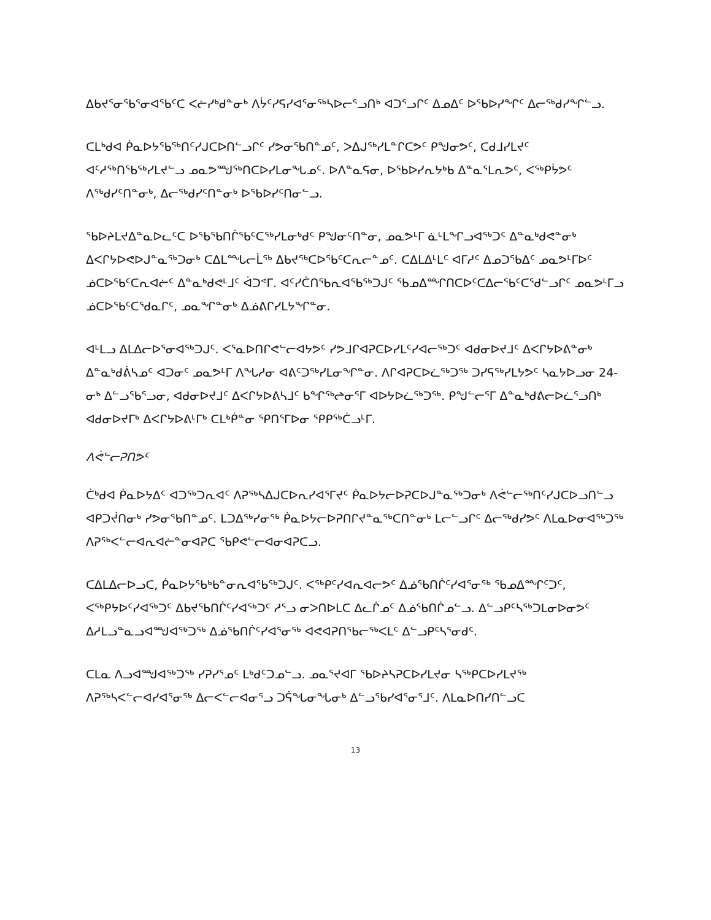ᐃᑲᔪᕐᓂᖃᕐᓂᐊᖃᑦᑕ ᐸᓖᓯᒃᑯᓐᓂᒃ ᐱᔮᑦᓯᕋᓯᐊᕐᓂᖅᓴᐅᓕᕐᓗᑎᒃ ᐊᑐᕐᓗᒋᑦ ᐃᓄᐃᑦ ᐅᖃᐅᓯᖏᑦ ᐃᓕᖅᑯᓯᖏᓪᓗ.
ᑕᒪᒃᑯᐊ ᑮᓇᐅᔭᖃᖅᑎᑦᓯᒍᑕᐅᑎᓪᓗᒋᑦ ᓯᕗᓂᖃᑎᓐᓄᑦ, ᐳᐃᒍᖅᓯᒪᓐᒋᑕᕗᑦ ᑭᖑᓂᕗᑦ, ᑕᑯᒧᓯᒪᔪᑦ ᐊᑦᓱᖅᑎᖃᖅᓯᒪᔪᓪᓗ ᓄᓇᕗᙳᖅᑎᑕᐅᓯᒪᓂᖓᓄᑦ. ᐅᐱᓐᓇᕋᓂ, ᐅᖃᐅᓯᕆᔭᒃᑲ ᐃᓐᓇᕐᒪᕆᕗᑦ, ᐸᖅᑭᔮᕗᑦ ᐱᖅᑯᓯᑦᑎᓐᓂᒃ, ᐃᓕᖅᑯᓯᑦᑎᓐᓂᒃ ᐅᖃᐅᓯᑦᑎᓂᓪᓗ.
ᖃᐅᔨᒪᔪᐃᓐᓇᐅᓚᑦᑕ ᐅᖃᖃᑎᒌᖃᑦᑕᖅᓯᒪᓂᒃᑯᑦ ᑭᖑᓂᑦᑎᓐᓂ, ᓄᓇᕗᒻᒥ ᓈᒻᒪᖏᓗᐊᖅᑐᑦ ᐃᓐᓇᒃᑯᕙᓐᓂᒃ ᐃᐸᒋᔭᐅᕙᐅᒍᓐᓇᖅᑐᓂᒃ ᑕᐃᒪᙵᓕᒫᖅ ᐃᑲᔪᖅᑕᐅᖃᑦᑕᕆᓕᓐᓄᑦ. ᑕᐃᒪᐃᒻᒪᑦ ᐊᒥᓱᑦ ᐃᓄᑐᖃᐃᑦ ᓄᓇᕗᒻᒥᐅᑦ ᓅᑕᐅᖃᑦᑕᕆᐊᓖᑦ ᐃᓐᓇᒃᑯᕙᒻᒧᑦ ᐋᑐᕝᒥ. ᐊᑦᓯᑖᑎᖃᕆᐊᖃᖅᑐᒍᑦ ᖃᓄᐃᙱᑎᑕᐅᑦᑕᐃᓕᖃᑦᑕᕐᑯᓪᓗᒋᑦ ᓄᓇᕗᒻᒥᓗ ᓅᑕᐅᖃᑦᑕᕐᑯᓇᒋᑦ, ᓄᓇᖏᓐᓂᒃ ᐃᓅᕕᒋᓯᒪᔭᖏᓐᓂ.
ᐊᒻᒪᓗ ᐃᒪᐃᓕᐅᕐᓂᐊᖅᑐᒍᑦ. ᐸᕐᓇᐅᑎᒋᕙᓪᓕᐊᔭᕗᑦ ᓯᕗᒧᒋᐊᕈᑕᐅᓯᒪᑦᓯᐊᓕᖅᑐᑦ ᐊᑯᓂᐅᔪᒧᑦ ᐃᐸᒋᔭᐅᕕᓐᓂᒃ ᐃᓐᓇᒃᑯᕖᓴᓄᑦ ᐊᑐᓂᑦ ᓄᓇᕗᒻᒥ ᐱᖓᓱᓂ ᐊᕕᑦᑐᖅᓯᒪᓂᖏᓐᓂ. ᐱᒋᐊᕈᑕᐅᓛᖅᑐᖅ ᑐᓯᕋᖅᓯᒪᔭᕗᑦ ᓴᓇᔭᐅᓗᓂ 24-ᓂᒃ ᐃᓪᓗᖃᕐᓗᓂ, ᐊᑯᓂᐅᔪᒧᑦ ᐃᐸᒋᔭᐅᕕᓴᒧᑦ ᑲᖏᖅᖠᓂᕐᒥ ᐊᐅᔭᐅᓛᖅᑐᖅ. ᑭᖑᓪᓕᕐᒥ ᐃᓐᓇᒃᑯᕕᓕᐅᓛᕐᓗᑎᒃ ᐊᑯᓂᐅᔪᒥᒃ ᐃᐸᒋᔭᐅᕕᒻᒥᒃ ᑕᒪᒃᑮᓐᓂ ᕿᑎᕐᒥᐅᓂ ᕿᑭᖅᑖᓗᒻᒥ.
ᐱᕚᓪᓕᕈᑎᕗᑦ
ᑖᒃᑯᐊ ᑮᓇᐅᔭᐃᑦ ᐊᑐᖅᑐᕆᐊᑦ ᐱᕈᖅᓴᐃᒍᑕᐅᕆᓯᐊᕐᒥᔪᑦ ᑮᓇᐅᔭᓕᐅᕈᑕᐅᒍᓐᓇᖅᑐᓂᒃ ᐱᕚᓪᓕᖅᑎᑦᓯᒍᑕᐅᓗᑎᓪᓗ ᐊᑭᑐᔫᑎᓂᒃ ᓯᕗᓂᖃᑎᓐᓄᑦ. ᒪᑐᐃᖅᓯᓂᖅ ᑮᓇᐅᔭᓕᐅᕈᑎᒋᔪᓐᓇᖅᑕᑎᓐᓂᒃ ᒪᓕᓪᓗᒋᑦ ᐃᓕᖅᑯᓯᕗᑦ ᐱᒪᓇᐅᓂᐊᖅᑐᖅ ᐱᕈᖅᐸᓪᓕᐊᕆᐊᓖᓐᓂᐊᕈᑕ ᖃᑭᕙᓪᓕᐊᓂᐊᕈᑕᓗ.
ᑕᐃᒪᐃᓕᐅᓗᑕ, ᑮᓇᐅᔭᖃᒃᑲᓐᓂᕆᐊᖃᖅᑐᒍᑦ. ᐸᖅᑭᑦᓯᐊᕆᐊᓕᕗᑦ ᐃᓅᖃᑎᒌᑦᓯᐊᕐᓂᖅ ᖃᓄᐃᙱᑦᑐᑦ, ᐸᖅᑭᔭᐅᑦᓯᐊᖅᑐᑦ ᐃᑲᔪᖃᑎᒌᑦᓯᐊᖅᑐᑦ ᓱᕐᓗ ᓂᐳᑎᐅᒪᑕ ᐃᓚᒌᓄᑦ ᐃᓅᖃᑎᒌᓄᓪᓗ. ᐃᓪᓗᑭᑦᓴᖅᑐᒪᓂᐅᓂᕗᑦ ᐃᓱᒪᓗᓐᓇᓗᐊᙳᐊᖅᑐᖅ ᐃᓅᖃᑎᒌᑦᓯᐊᕐᓂᖅ ᐊᕙᐊᕈᑎᖃᓕᖅᐸᒪᑦ ᐃᓪᓗᑭᑦᓴᕐᓂᑯᑦ.
ᑕᒪᓇ ᐱᓗᐊᙳᐊᖅᑐᖅ ᓯᕈᓯᕐᓄᑦ ᒪᒃᑯᑦᑐᓄᓪᓗ. ᓄᓇᕐᔪᐊᒥ ᖃᐅᔨᓴᕈᑕᐅᓯᒪᔪᓂ ᓴᖅᑭᑕᐅᓯᒪᔪᖅ ᐱᕈᖅᓴᐸᓪᓕᐊᓯᐊᕐᓂᖅ ᐃᓕᐸᓪᓕᐊᓂᕐᓗ ᑐᕌᖓᓂᖓᓂᒃ ᐃᓪᓗᖃᓯᐊᕐᓂᕐᒧᑦ. ᐱᒪᓇᐅᑎᓯᑎᓪᓗᑕ
13